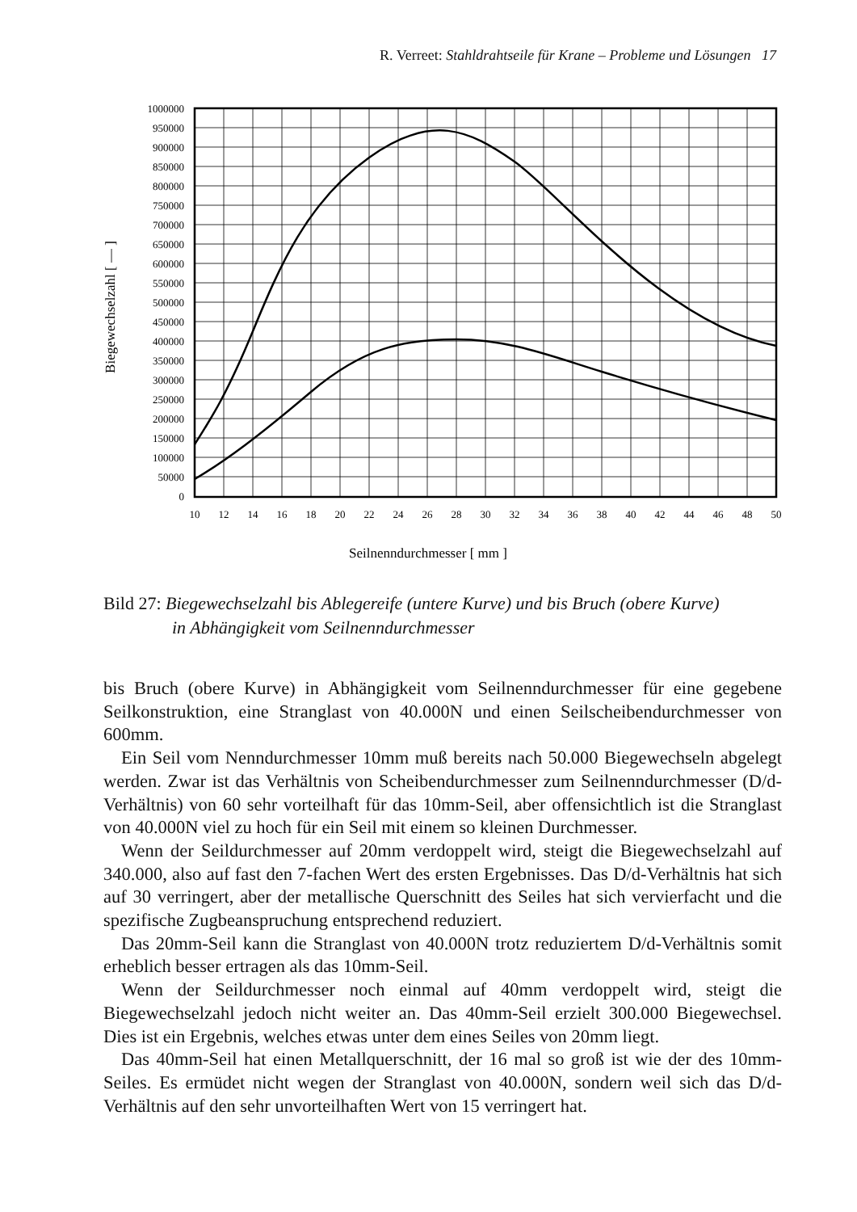R. Verreet: Stahldrahtseile für Krane – Probleme und Lösungen 17
1000000
950000
900000
850000
800000
750000
700000
650000
600000
550000
500000
450000
400000
350000
300000
250000
200000
150000
100000
50000
0
10
12
14
16
18
20
22
24
26
28
30
32
34
36
38
40
42
44
46
48
50
Seilnenndurchmesser [ mm ]
Biegewechselzahl [ — ]
Bild 27: Biegewechselzahl bis Ablegereife (untere Kurve) und bis Bruch (obere Kurve)
in Abhängigkeit vom Seilnenndurchmesser
bis Bruch (obere Kurve) in Abhängigkeit vom Seilnenndurchmesser für eine gegebene Seilkonstruktion, eine Stranglast von 40.000N und einen Seilscheibendurchmesser von 600mm.
Ein Seil vom Nenndurchmesser 10mm muß bereits nach 50.000 Biegewechseln abgelegt werden. Zwar ist das Verhältnis von Scheibendurchmesser zum Seilnenn­durchmesser (D/d-Verhältnis) von 60 sehr vorteilhaft für das 10mm-Seil, aber offen­sichtlich ist die Stranglast von 40.000N viel zu hoch für ein Seil mit einem so kleinen Durchmesser.
Wenn der Seildurchmesser auf 20mm verdoppelt wird, steigt die Biegewechselzahl auf 340.000, also auf fast den 7-fachen Wert des ersten Ergebnisses. Das D/d-Verhältnis hat sich auf 30 verringert, aber der metallische Querschnitt des Seiles hat sich vervierfacht und die spezifische Zugbeanspruchung entsprechend reduziert.
Das 20mm-Seil kann die Stranglast von 40.000N trotz reduziertem D/d-Verhältnis somit erheblich besser ertragen als das 10mm-Seil.
Wenn der Seildurchmesser noch einmal auf 40mm verdoppelt wird, steigt die Biegewechselzahl jedoch nicht weiter an. Das 40mm-Seil erzielt 300.000 Biegewechsel. Dies ist ein Ergebnis, welches etwas unter dem eines Seiles von 20mm liegt.
Das 40mm-Seil hat einen Metallquerschnitt, der 16 mal so groß ist wie der des 10mm-Seiles. Es ermüdet nicht wegen der Stranglast von 40.000N, sondern weil sich das D/d-Verhältnis auf den sehr unvorteilhaften Wert von 15 verringert hat.